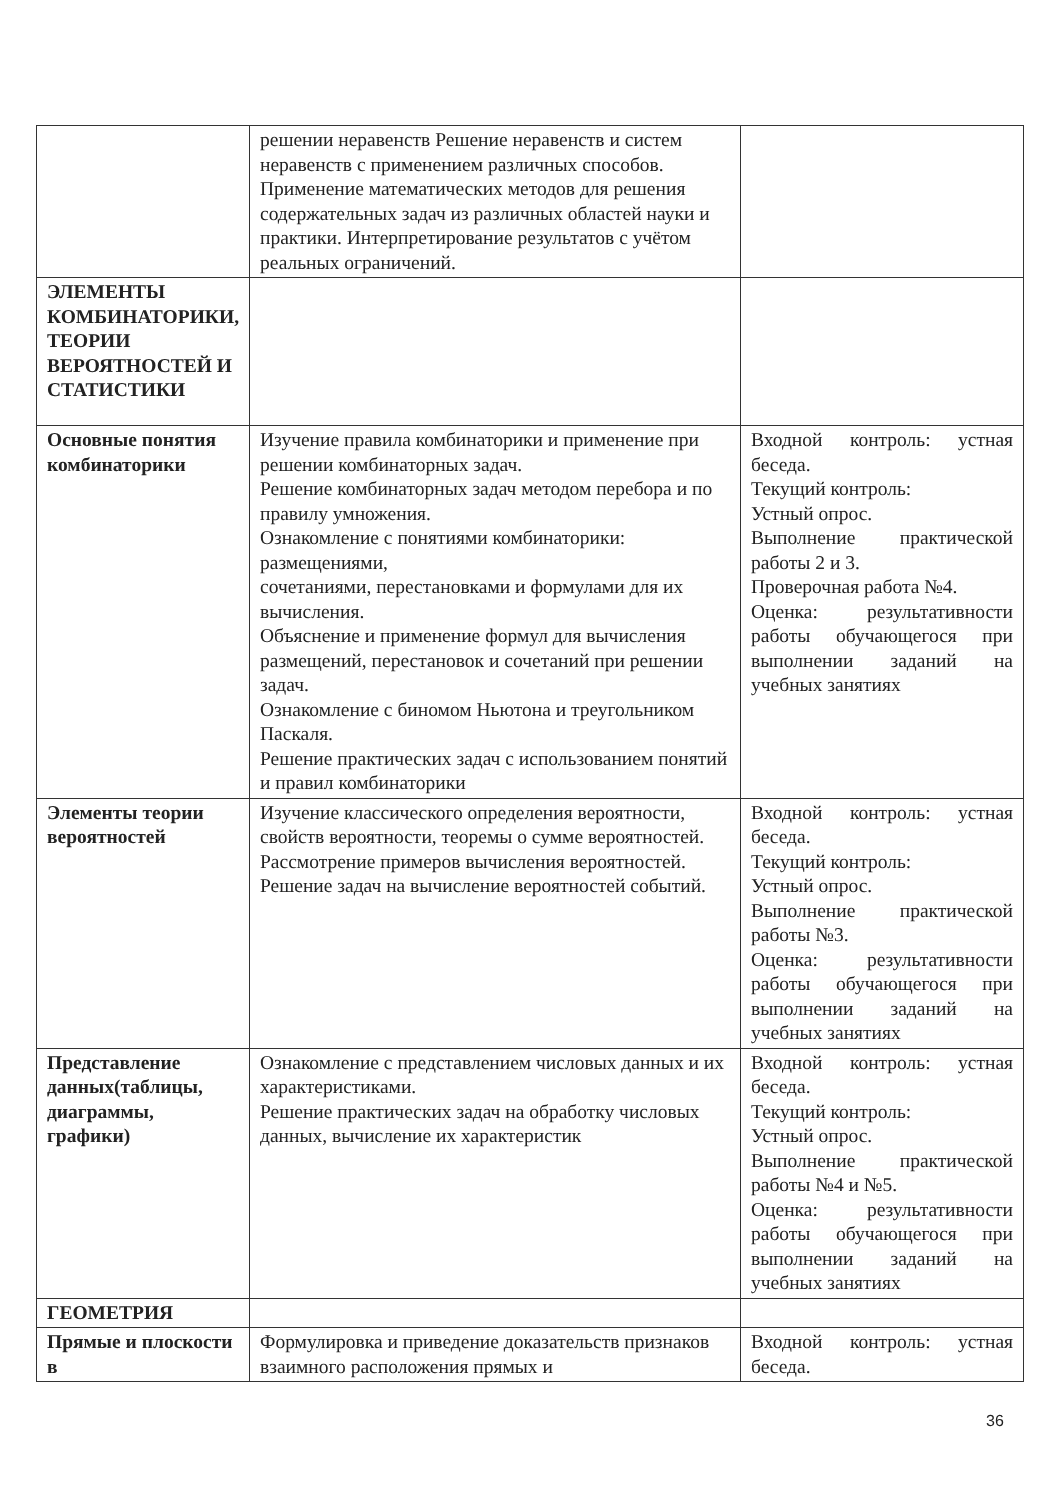| | решении неравенств Решение неравенств и систем неравенств с применением различных способов. Применение математических методов для решения содержательных задач из различных областей науки и практики. Интерпретирование результатов с учётом реальных ограничений. | |
| ЭЛЕМЕНТЫ КОМБИНАТОРИКИ, ТЕОРИИ ВЕРОЯТНОСТЕЙ И СТАТИСТИКИ | | |
| Основные понятия комбинаторики | Изучение правила комбинаторики и применение при решении комбинаторных задач. Решение комбинаторных задач методом перебора и по правилу умножения. Ознакомление с понятиями комбинаторики: размещениями, сочетаниями, перестановками и формулами для их вычисления. Объяснение и применение формул для вычисления размещений, перестановок и сочетаний при решении задач. Ознакомление с биномом Ньютона и треугольником Паскаля. Решение практических задач с использованием понятий и правил комбинаторики | Входной контроль: устная беседа. Текущий контроль: Устный опрос. Выполнение практической работы 2 и 3. Проверочная работа №4. Оценка: результативности работы обучающегося при выполнении заданий на учебных занятиях |
| Элементы теории вероятностей | Изучение классического определения вероятности, свойств вероятности, теоремы о сумме вероятностей. Рассмотрение примеров вычисления вероятностей. Решение задач на вычисление вероятностей событий. | Входной контроль: устная беседа. Текущий контроль: Устный опрос. Выполнение практической работы №3. Оценка: результативности работы обучающегося при выполнении заданий на учебных занятиях |
| Представление данных(таблицы, диаграммы, графики) | Ознакомление с представлением числовых данных и их характеристиками. Решение практических задач на обработку числовых данных, вычисление их характеристик | Входной контроль: устная беседа. Текущий контроль: Устный опрос. Выполнение практической работы №4 и №5. Оценка: результативности работы обучающегося при выполнении заданий на учебных занятиях |
| ГЕОМЕТРИЯ | | |
| Прямые и плоскости в | Формулировка и приведение доказательств признаков взаимного расположения прямых и | Входной контроль: устная беседа. |
36